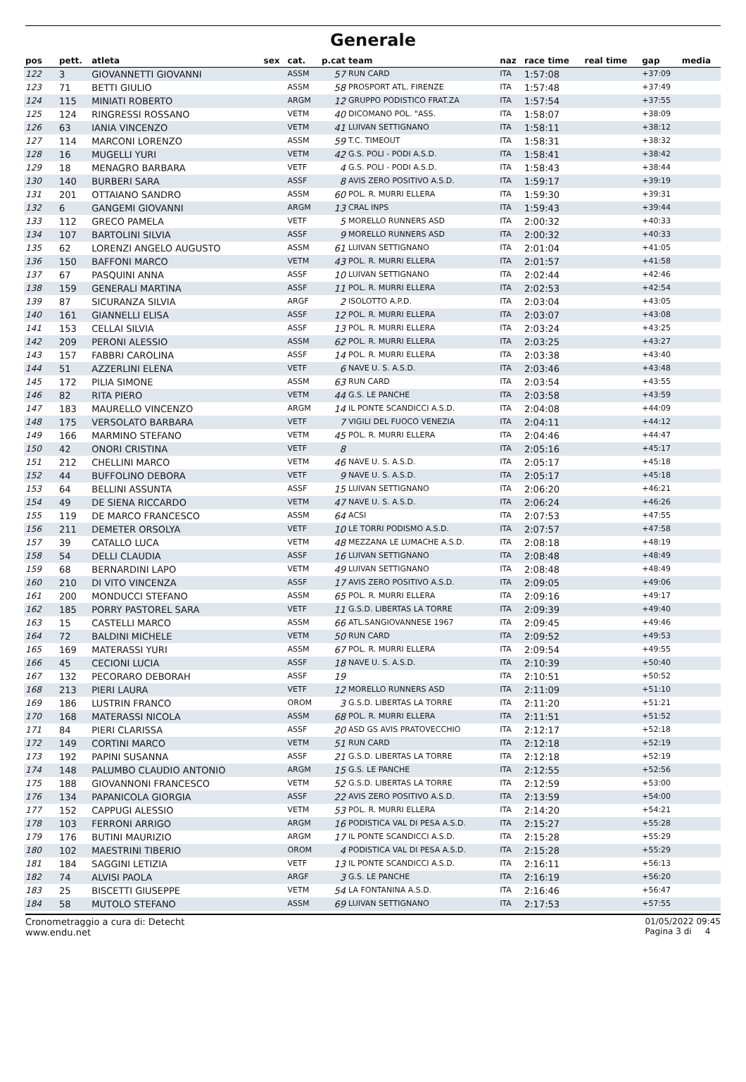Generale
| pos | pett. | atleta | sex | cat. | p.cat | team | naz | race time | real time | gap | media |
| --- | --- | --- | --- | --- | --- | --- | --- | --- | --- | --- | --- |
| 122 | 3 | GIOVANNETTI GIOVANNI | | ASSM | 57 | RUN CARD | ITA | 1:57:08 | | +37:09 | |
| 123 | 71 | BETTI GIULIO | | ASSM | 58 | PROSPORT ATL. FIRENZE | ITA | 1:57:48 | | +37:49 | |
| 124 | 115 | MINIATI ROBERTO | | ARGM | 12 | GRUPPO PODISTICO FRAT.ZA | ITA | 1:57:54 | | +37:55 | |
| 125 | 124 | RINGRESSI ROSSANO | | VETM | 40 | DICOMANO POL. "ASS. | ITA | 1:58:07 | | +38:09 | |
| 126 | 63 | IANIA VINCENZO | | VETM | 41 | LUIVAN SETTIGNANO | ITA | 1:58:11 | | +38:12 | |
| 127 | 114 | MARCONI LORENZO | | ASSM | 59 | T.C. TIMEOUT | ITA | 1:58:31 | | +38:32 | |
| 128 | 16 | MUGELLI YURI | | VETM | 42 | G.S. POLI - PODI A.S.D. | ITA | 1:58:41 | | +38:42 | |
| 129 | 18 | MENAGRO BARBARA | | VETF | 4 | G.S. POLI - PODI A.S.D. | ITA | 1:58:43 | | +38:44 | |
| 130 | 140 | BURBERI SARA | | ASSF | 8 | AVIS ZERO POSITIVO A.S.D. | ITA | 1:59:17 | | +39:19 | |
| 131 | 201 | OTTAIANO SANDRO | | ASSM | 60 | POL. R. MURRI ELLERA | ITA | 1:59:30 | | +39:31 | |
| 132 | 6 | GANGEMI GIOVANNI | | ARGM | 13 | CRAL INPS | ITA | 1:59:43 | | +39:44 | |
| 133 | 112 | GRECO PAMELA | | VETF | 5 | MORELLO RUNNERS ASD | ITA | 2:00:32 | | +40:33 | |
| 134 | 107 | BARTOLINI SILVIA | | ASSF | 9 | MORELLO RUNNERS ASD | ITA | 2:00:32 | | +40:33 | |
| 135 | 62 | LORENZI ANGELO AUGUSTO | | ASSM | 61 | LUIVAN SETTIGNANO | ITA | 2:01:04 | | +41:05 | |
| 136 | 150 | BAFFONI MARCO | | VETM | 43 | POL. R. MURRI ELLERA | ITA | 2:01:57 | | +41:58 | |
| 137 | 67 | PASQUINI ANNA | | ASSF | 10 | LUIVAN SETTIGNANO | ITA | 2:02:44 | | +42:46 | |
| 138 | 159 | GENERALI MARTINA | | ASSF | 11 | POL. R. MURRI ELLERA | ITA | 2:02:53 | | +42:54 | |
| 139 | 87 | SICURANZA SILVIA | | ARGF | 2 | ISOLOTTO A.P.D. | ITA | 2:03:04 | | +43:05 | |
| 140 | 161 | GIANNELLI ELISA | | ASSF | 12 | POL. R. MURRI ELLERA | ITA | 2:03:07 | | +43:08 | |
| 141 | 153 | CELLAI SILVIA | | ASSF | 13 | POL. R. MURRI ELLERA | ITA | 2:03:24 | | +43:25 | |
| 142 | 209 | PERONI ALESSIO | | ASSM | 62 | POL. R. MURRI ELLERA | ITA | 2:03:25 | | +43:27 | |
| 143 | 157 | FABBRI CAROLINA | | ASSF | 14 | POL. R. MURRI ELLERA | ITA | 2:03:38 | | +43:40 | |
| 144 | 51 | AZZERLINI ELENA | | VETF | 6 | NAVE U. S. A.S.D. | ITA | 2:03:46 | | +43:48 | |
| 145 | 172 | PILIA SIMONE | | ASSM | 63 | RUN CARD | ITA | 2:03:54 | | +43:55 | |
| 146 | 82 | RITA PIERO | | VETM | 44 | G.S. LE PANCHE | ITA | 2:03:58 | | +43:59 | |
| 147 | 183 | MAURELLO VINCENZO | | ARGM | 14 | IL PONTE SCANDICCI A.S.D. | ITA | 2:04:08 | | +44:09 | |
| 148 | 175 | VERSOLATO BARBARA | | VETF | 7 | VIGILI DEL FUOCO VENEZIA | ITA | 2:04:11 | | +44:12 | |
| 149 | 166 | MARMINO STEFANO | | VETM | 45 | POL. R. MURRI ELLERA | ITA | 2:04:46 | | +44:47 | |
| 150 | 42 | ONORI CRISTINA | | VETF | 8 | | ITA | 2:05:16 | | +45:17 | |
| 151 | 212 | CHELLINI MARCO | | VETM | 46 | NAVE U. S. A.S.D. | ITA | 2:05:17 | | +45:18 | |
| 152 | 44 | BUFFOLINO DEBORA | | VETF | 9 | NAVE U. S. A.S.D. | ITA | 2:05:17 | | +45:18 | |
| 153 | 64 | BELLINI ASSUNTA | | ASSF | 15 | LUIVAN SETTIGNANO | ITA | 2:06:20 | | +46:21 | |
| 154 | 49 | DE SIENA RICCARDO | | VETM | 47 | NAVE U. S. A.S.D. | ITA | 2:06:24 | | +46:26 | |
| 155 | 119 | DE MARCO FRANCESCO | | ASSM | 64 | ACSI | ITA | 2:07:53 | | +47:55 | |
| 156 | 211 | DEMETER ORSOLYA | | VETF | 10 | LE TORRI PODISMO A.S.D. | ITA | 2:07:57 | | +47:58 | |
| 157 | 39 | CATALLO LUCA | | VETM | 48 | MEZZANA LE LUMACHE A.S.D. | ITA | 2:08:18 | | +48:19 | |
| 158 | 54 | DELLI CLAUDIA | | ASSF | 16 | LUIVAN SETTIGNANO | ITA | 2:08:48 | | +48:49 | |
| 159 | 68 | BERNARDINI LAPO | | VETM | 49 | LUIVAN SETTIGNANO | ITA | 2:08:48 | | +48:49 | |
| 160 | 210 | DI VITO VINCENZA | | ASSF | 17 | AVIS ZERO POSITIVO A.S.D. | ITA | 2:09:05 | | +49:06 | |
| 161 | 200 | MONDUCCI STEFANO | | ASSM | 65 | POL. R. MURRI ELLERA | ITA | 2:09:16 | | +49:17 | |
| 162 | 185 | PORRY PASTOREL SARA | | VETF | 11 | G.S.D. LIBERTAS LA TORRE | ITA | 2:09:39 | | +49:40 | |
| 163 | 15 | CASTELLI MARCO | | ASSM | 66 | ATL.SANGIOVANNESE 1967 | ITA | 2:09:45 | | +49:46 | |
| 164 | 72 | BALDINI MICHELE | | VETM | 50 | RUN CARD | ITA | 2:09:52 | | +49:53 | |
| 165 | 169 | MATERASSI YURI | | ASSM | 67 | POL. R. MURRI ELLERA | ITA | 2:09:54 | | +49:55 | |
| 166 | 45 | CECIONI LUCIA | | ASSF | 18 | NAVE U. S. A.S.D. | ITA | 2:10:39 | | +50:40 | |
| 167 | 132 | PECORARO DEBORAH | | ASSF | 19 | | ITA | 2:10:51 | | +50:52 | |
| 168 | 213 | PIERI LAURA | | VETF | 12 | MORELLO RUNNERS ASD | ITA | 2:11:09 | | +51:10 | |
| 169 | 186 | LUSTRIN FRANCO | | OROM | 3 | G.S.D. LIBERTAS LA TORRE | ITA | 2:11:20 | | +51:21 | |
| 170 | 168 | MATERASSI NICOLA | | ASSM | 68 | POL. R. MURRI ELLERA | ITA | 2:11:51 | | +51:52 | |
| 171 | 84 | PIERI CLARISSA | | ASSF | 20 | ASD GS AVIS PRATOVECCHIO | ITA | 2:12:17 | | +52:18 | |
| 172 | 149 | CORTINI MARCO | | VETM | 51 | RUN CARD | ITA | 2:12:18 | | +52:19 | |
| 173 | 192 | PAPINI SUSANNA | | ASSF | 21 | G.S.D. LIBERTAS LA TORRE | ITA | 2:12:18 | | +52:19 | |
| 174 | 148 | PALUMBO CLAUDIO ANTONIO | | ARGM | 15 | G.S. LE PANCHE | ITA | 2:12:55 | | +52:56 | |
| 175 | 188 | GIOVANNONI FRANCESCO | | VETM | 52 | G.S.D. LIBERTAS LA TORRE | ITA | 2:12:59 | | +53:00 | |
| 176 | 134 | PAPANICOLA GIORGIA | | ASSF | 22 | AVIS ZERO POSITIVO A.S.D. | ITA | 2:13:59 | | +54:00 | |
| 177 | 152 | CAPPUGI ALESSIO | | VETM | 53 | POL. R. MURRI ELLERA | ITA | 2:14:20 | | +54:21 | |
| 178 | 103 | FERRONI ARRIGO | | ARGM | 16 | PODISTICA VAL DI PESA A.S.D. | ITA | 2:15:27 | | +55:28 | |
| 179 | 176 | BUTINI MAURIZIO | | ARGM | 17 | IL PONTE SCANDICCI A.S.D. | ITA | 2:15:28 | | +55:29 | |
| 180 | 102 | MAESTRINI TIBERIO | | OROM | 4 | PODISTICA VAL DI PESA A.S.D. | ITA | 2:15:28 | | +55:29 | |
| 181 | 184 | SAGGINI LETIZIA | | VETF | 13 | IL PONTE SCANDICCI A.S.D. | ITA | 2:16:11 | | +56:13 | |
| 182 | 74 | ALVISI PAOLA | | ARGF | 3 | G.S. LE PANCHE | ITA | 2:16:19 | | +56:20 | |
| 183 | 25 | BISCETTI GIUSEPPE | | VETM | 54 | LA FONTANINA A.S.D. | ITA | 2:16:46 | | +56:47 | |
| 184 | 58 | MUTOLO STEFANO | | ASSM | 69 | LUIVAN SETTIGNANO | ITA | 2:17:53 | | +57:55 | |
Cronometraggio a cura di: Detecht
www.endu.net
01/05/2022 09:45
Pagina 3 di 4